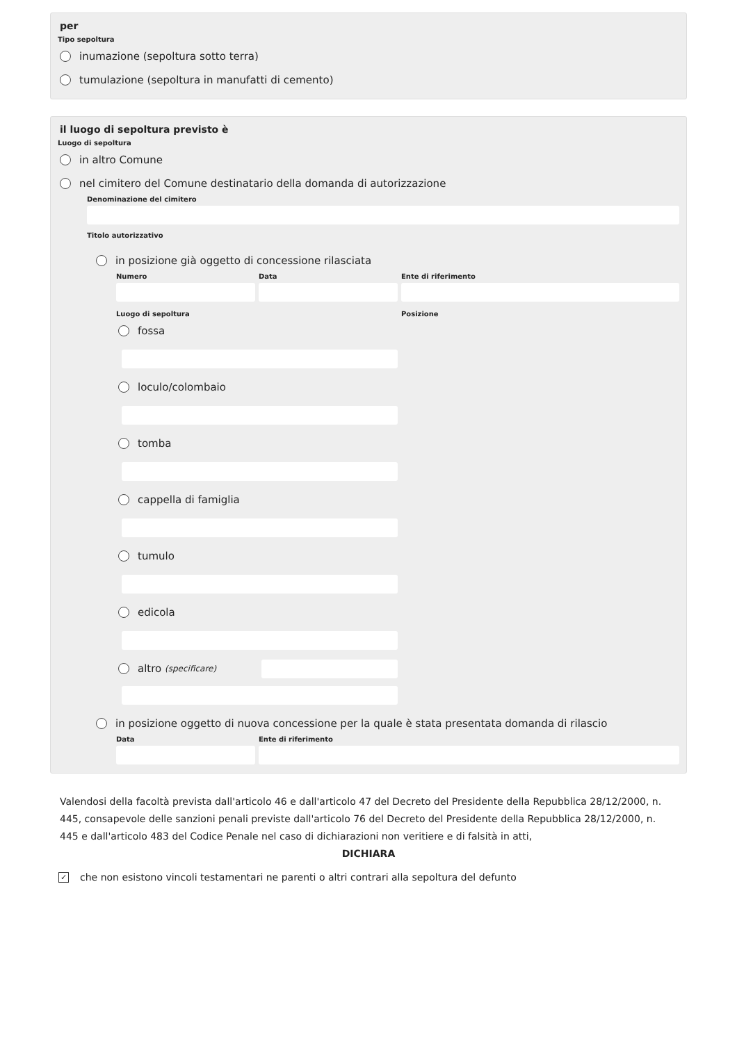per
Tipo sepoltura
inumazione (sepoltura sotto terra)
tumulazione (sepoltura in manufatti di cemento)
il luogo di sepoltura previsto è
Luogo di sepoltura
in altro Comune
nel cimitero del Comune destinatario della domanda di autorizzazione
Denominazione del cimitero
Titolo autorizzativo
in posizione già oggetto di concessione rilasciata
Numero Data Ente di riferimento
Luogo di sepoltura
fossa
loculo/colombaio
tomba
cappella di famiglia
tumulo
edicola
altro (specificare)
Posizione
in posizione oggetto di nuova concessione per la quale è stata presentata domanda di rilascio
Data Ente di riferimento
Valendosi della facoltà prevista dall'articolo 46 e dall'articolo 47 del Decreto del Presidente della Repubblica 28/12/2000, n. 445, consapevole delle sanzioni penali previste dall'articolo 76 del Decreto del Presidente della Repubblica 28/12/2000, n. 445 e dall'articolo 483 del Codice Penale nel caso di dichiarazioni non veritiere e di falsità in atti,
DICHIARA
✓ che non esistono vincoli testamentari ne parenti o altri contrari alla sepoltura del defunto